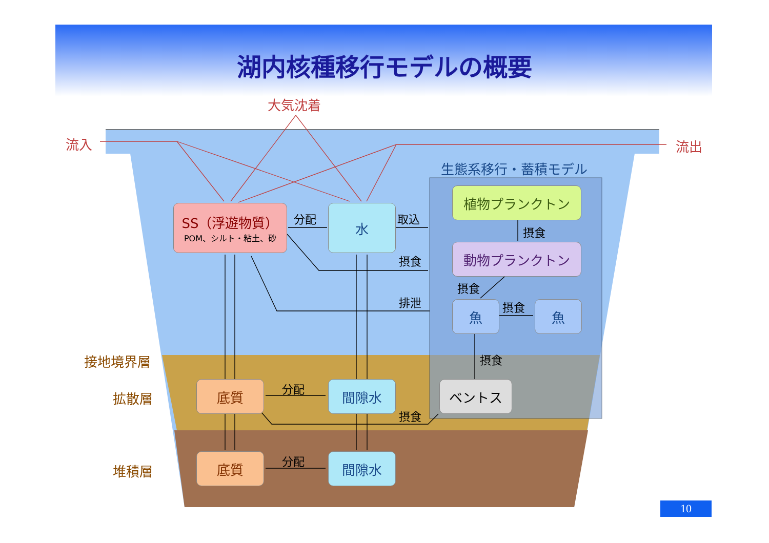湖内核種移行モデルの概要
大気沈着
流入 流出
生態系移行・蓄積モデル
SS（浮遊物質）
POM、シルト・粘土、砂
分配 水 取込
植物プランクトン
摂食
摂食
動物プランクトン
摂食
排泄 魚 摂食 魚
摂食
接地境界層
拡散層
底質 分配 間隙水 ベントス
摂食
堆積層
底質 分配 間隙水
10